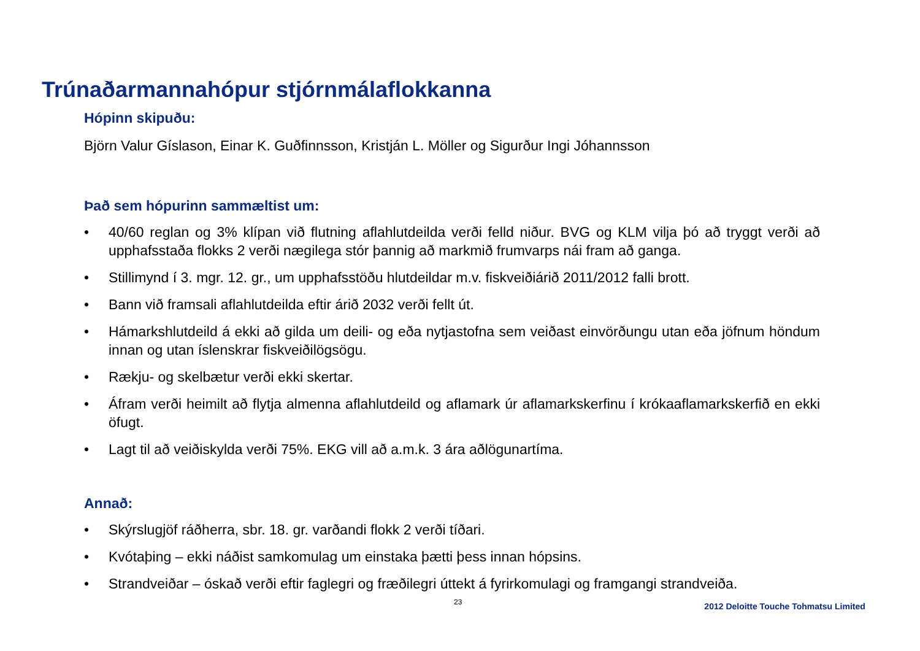Trúnaðarmannahópur stjórnmálaflokkanna
Hópinn skipuðu:
Björn Valur Gíslason, Einar K. Guðfinnsson, Kristján L. Möller og Sigurður Ingi Jóhannsson
Það sem hópurinn sammæltist um:
• 40/60 reglan og 3% klípan við flutning aflahlutdeilda verði felld niður. BVG og KLM vilja þó að tryggt verði að upphafsstaða flokks 2 verði nægilega stór þannig að markmið frumvarps nái fram að ganga.
• Stillimynd í 3. mgr. 12. gr., um upphafsstöðu hlutdeildar m.v. fiskveiðiárið 2011/2012 falli brott.
• Bann við framsali aflahlutdeilda eftir árið 2032 verði fellt út.
• Hámarkshlutdeild á ekki að gilda um deili- og eða nytjastofna sem veiðast einvörðungu utan eða jöfnum höndum innan og utan íslenskrar fiskveiðilögsögu.
• Rækju- og skelbætur verði ekki skertar.
• Áfram verði heimilt að flytja almenna aflahlutdeild og aflamark úr aflamarkskerfinu í krókaaflamarkskerfið en ekki öfugt.
• Lagt til að veiðiskylda verði 75%. EKG vill að a.m.k. 3 ára aðlögunartíma.
Annað:
• Skýrslugjöf ráðherra, sbr. 18. gr. varðandi flokk 2 verði tíðari.
• Kvótaþing – ekki náðist samkomulag um einstaka þætti þess innan hópsins.
• Strandveiðar – óskað verði eftir faglegri og fræðilegri úttekt á fyrirkomulagi og framgangi strandveiða.
23 2012 Deloitte Touche Tohmatsu Limited